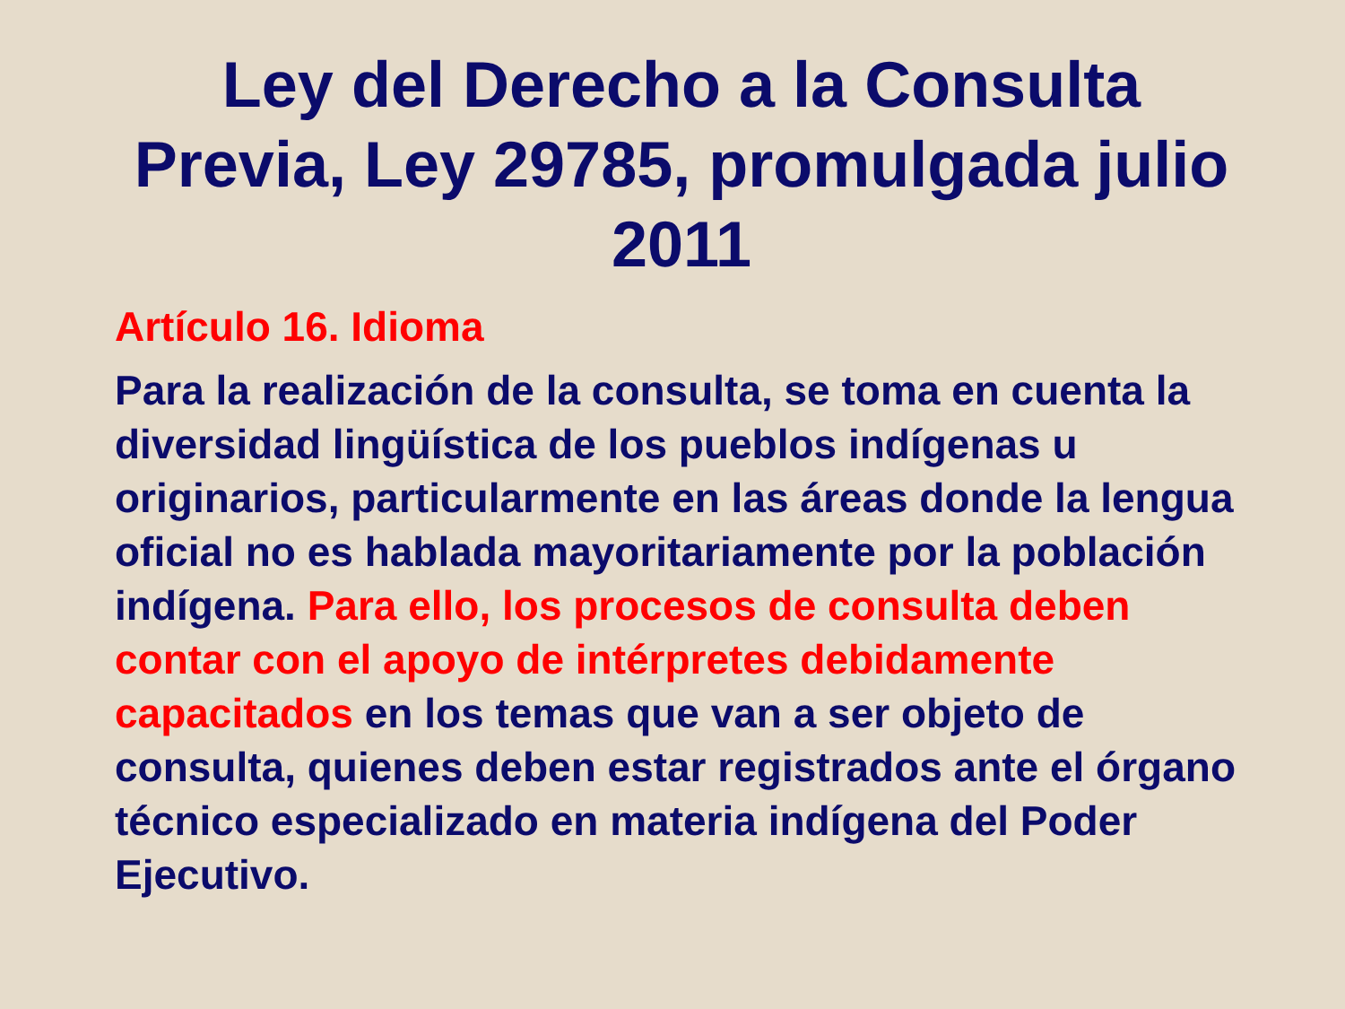Ley del Derecho a la Consulta Previa, Ley 29785, promulgada julio 2011
Artículo 16. Idioma
Para la realización de la consulta, se toma en cuenta la diversidad lingüística de los pueblos indígenas u originarios, particularmente en las áreas donde la lengua oficial no es hablada mayoritariamente por la población indígena. Para ello, los procesos de consulta deben contar con el apoyo de intérpretes debidamente capacitados en los temas que van a ser objeto de consulta, quienes deben estar registrados ante el órgano técnico especializado en materia indígena del Poder Ejecutivo.